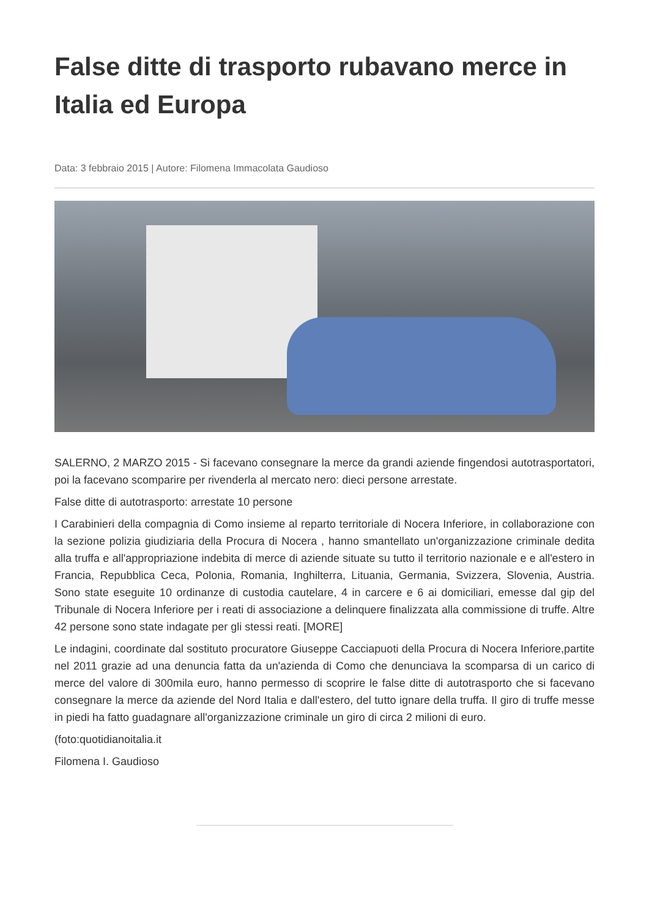False ditte di trasporto rubavano merce in Italia ed Europa
Data: 3 febbraio 2015 | Autore: Filomena Immacolata Gaudioso
SALERNO, 2 MARZO 2015 - Si facevano consegnare la merce da grandi aziende fingendosi autotrasportatori, poi la facevano scomparire per rivenderla al mercato nero: dieci persone arrestate.
False ditte di autotrasporto: arrestate 10 persone
I Carabinieri della compagnia di Como insieme al reparto territoriale di Nocera Inferiore, in collaborazione con la sezione polizia giudiziaria della Procura di Nocera , hanno smantellato un'organizzazione criminale dedita alla truffa e all'appropriazione indebita di merce di aziende situate su tutto il territorio nazionale e e all'estero in Francia, Repubblica Ceca, Polonia, Romania, Inghilterra, Lituania, Germania, Svizzera, Slovenia, Austria. Sono state eseguite 10 ordinanze di custodia cautelare, 4 in carcere e 6 ai domiciliari, emesse dal gip del Tribunale di Nocera Inferiore per i reati di associazione a delinquere finalizzata alla commissione di truffe. Altre 42 persone sono state indagate per gli stessi reati. [MORE]
Le indagini, coordinate dal sostituto procuratore Giuseppe Cacciapuoti della Procura di Nocera Inferiore,partite nel 2011 grazie ad una denuncia fatta da un'azienda di Como che denunciava la scomparsa di un carico di merce del valore di 300mila euro, hanno permesso di scoprire le false ditte di autotrasporto che si facevano consegnare la merce da aziende del Nord Italia e dall'estero, del tutto ignare della truffa. Il giro di truffe messe in piedi ha fatto guadagnare all'organizzazione criminale un giro di circa 2 milioni di euro.
(foto:quotidianoitalia.it
Filomena I. Gaudioso